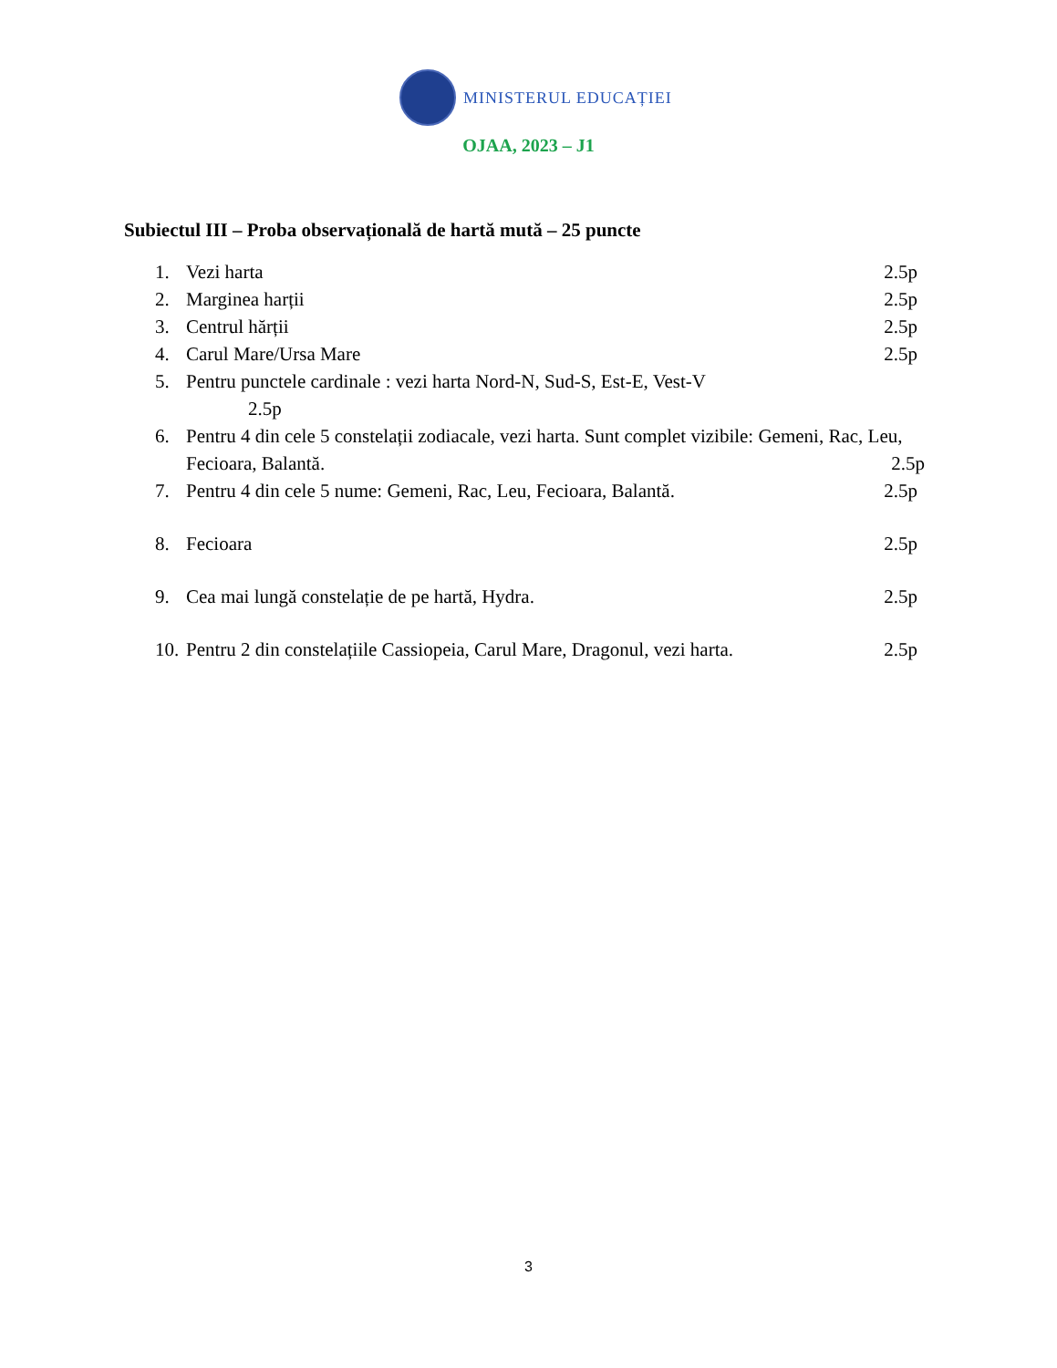MINISTERUL EDUCAȚIEI
OJAA, 2023 – J1
Subiectul III – Proba observațională de hartă mută – 25 puncte
1. Vezi harta 2.5p
2. Marginea harții 2.5p
3. Centrul hărții 2.5p
4. Carul Mare/Ursa Mare 2.5p
5. Pentru punctele cardinale : vezi harta Nord-N, Sud-S, Est-E, Vest-V
2.5p
6. Pentru 4 din cele 5 constelații zodiacale, vezi harta. Sunt complet vizibile: Gemeni, Rac, Leu, Fecioara, Balantă. 2.5p
7. Pentru 4 din cele 5 nume: Gemeni, Rac, Leu, Fecioara, Balantă. 2.5p
8. Fecioara 2.5p
9. Cea mai lungă constelație de pe hartă, Hydra. 2.5p
10. Pentru 2 din constelațiile Cassiopeia, Carul Mare, Dragonul, vezi harta. 2.5p
3